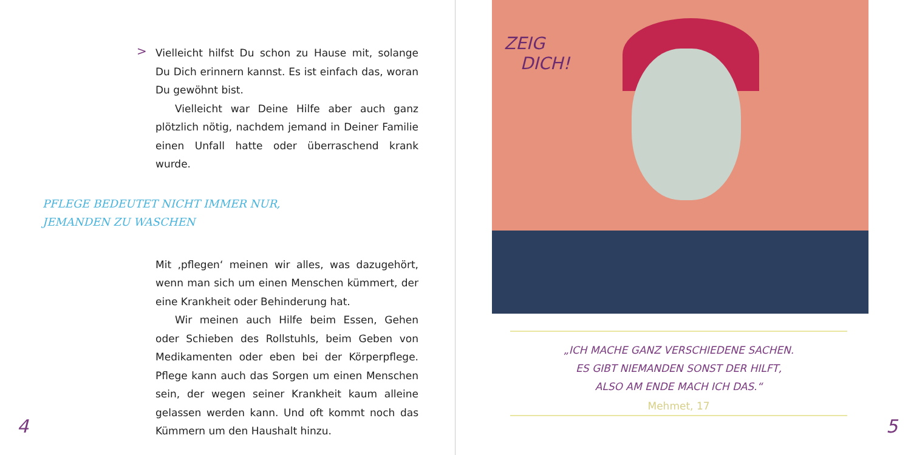>
Vielleicht hilfst Du schon zu Hause mit, solange Du Dich erinnern kannst. Es ist einfach das, woran Du ge­wöhnt bist.
Vielleicht war Deine Hilfe aber auch ganz plötzlich nötig, nachdem jemand in Deiner Familie einen Unfall hatte oder überraschend krank wurde.
PFLEGE BEDEUTET NICHT IMMER NUR,
JEMANDEN ZU WASCHEN
Mit ‚pflegen‘ meinen wir alles, was dazugehört, wenn man sich um einen Menschen kümmert, der eine Krank­heit oder Behinderung hat.
Wir meinen auch Hilfe beim Essen, Gehen oder Schieben des Rollstuhls, beim Geben von Medikamen­ten oder eben bei der Körperpflege. Pflege kann auch das Sorgen um einen Menschen sein, der wegen seiner Krankheit kaum alleine gelassen werden kann. Und oft kommt noch das Kümmern um den Haushalt hinzu.
4
ZEIG
DICH!
„ICH MACHE GANZ VERSCHIEDENE SACHEN.
ES GIBT NIEMANDEN SONST DER HILFT,
ALSO AM ENDE MACH ICH DAS.“
Mehmet, 17
5